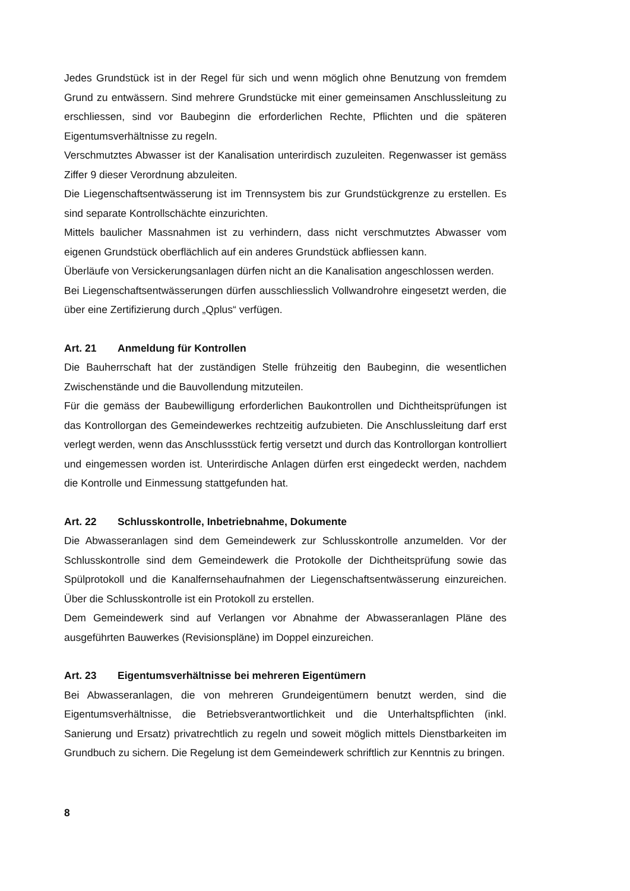Jedes Grundstück ist in der Regel für sich und wenn möglich ohne Benutzung von fremdem Grund zu entwässern. Sind mehrere Grundstücke mit einer gemeinsamen Anschlussleitung zu erschliessen, sind vor Baubeginn die erforderlichen Rechte, Pflichten und die späteren Eigentumsverhältnisse zu regeln.
Verschmutztes Abwasser ist der Kanalisation unterirdisch zuzuleiten. Regenwasser ist gemäss Ziffer 9 dieser Verordnung abzuleiten.
Die Liegenschaftsentwässerung ist im Trennsystem bis zur Grundstückgrenze zu erstellen. Es sind separate Kontrollschächte einzurichten.
Mittels baulicher Massnahmen ist zu verhindern, dass nicht verschmutztes Abwasser vom eigenen Grundstück oberflächlich auf ein anderes Grundstück abfliessen kann.
Überläufe von Versickerungsanlagen dürfen nicht an die Kanalisation angeschlossen werden.
Bei Liegenschaftsentwässerungen dürfen ausschliesslich Vollwandrohre eingesetzt werden, die über eine Zertifizierung durch „Qplus“ verfügen.
Art. 21 Anmeldung für Kontrollen
Die Bauherrschaft hat der zuständigen Stelle frühzeitig den Baubeginn, die wesentlichen Zwischenstände und die Bauvollendung mitzuteilen.
Für die gemäss der Baubewilligung erforderlichen Baukontrollen und Dichtheitsprüfungen ist das Kontrollorgan des Gemeindewerkes rechtzeitig aufzubieten. Die Anschlussleitung darf erst verlegt werden, wenn das Anschlussstück fertig versetzt und durch das Kontrollorgan kontrolliert und eingemessen worden ist. Unterirdische Anlagen dürfen erst eingedeckt werden, nachdem die Kontrolle und Einmessung stattgefunden hat.
Art. 22 Schlusskontrolle, Inbetriebnahme, Dokumente
Die Abwasseranlagen sind dem Gemeindewerk zur Schlusskontrolle anzumelden. Vor der Schlusskontrolle sind dem Gemeindewerk die Protokolle der Dichtheitsprüfung sowie das Spülprotokoll und die Kanalfernsehaufnahmen der Liegenschaftsentwässerung einzureichen. Über die Schlusskontrolle ist ein Protokoll zu erstellen.
Dem Gemeindewerk sind auf Verlangen vor Abnahme der Abwasseranlagen Pläne des ausgeführten Bauwerkes (Revisionspläne) im Doppel einzureichen.
Art. 23 Eigentumsverhältnisse bei mehreren Eigentümern
Bei Abwasseranlagen, die von mehreren Grundeigentümern benutzt werden, sind die Eigentumsverhältnisse, die Betriebsverantwortlichkeit und die Unterhaltspflichten (inkl. Sanierung und Ersatz) privatrechtlich zu regeln und soweit möglich mittels Dienstbarkeiten im Grundbuch zu sichern. Die Regelung ist dem Gemeindewerk schriftlich zur Kenntnis zu bringen.
8